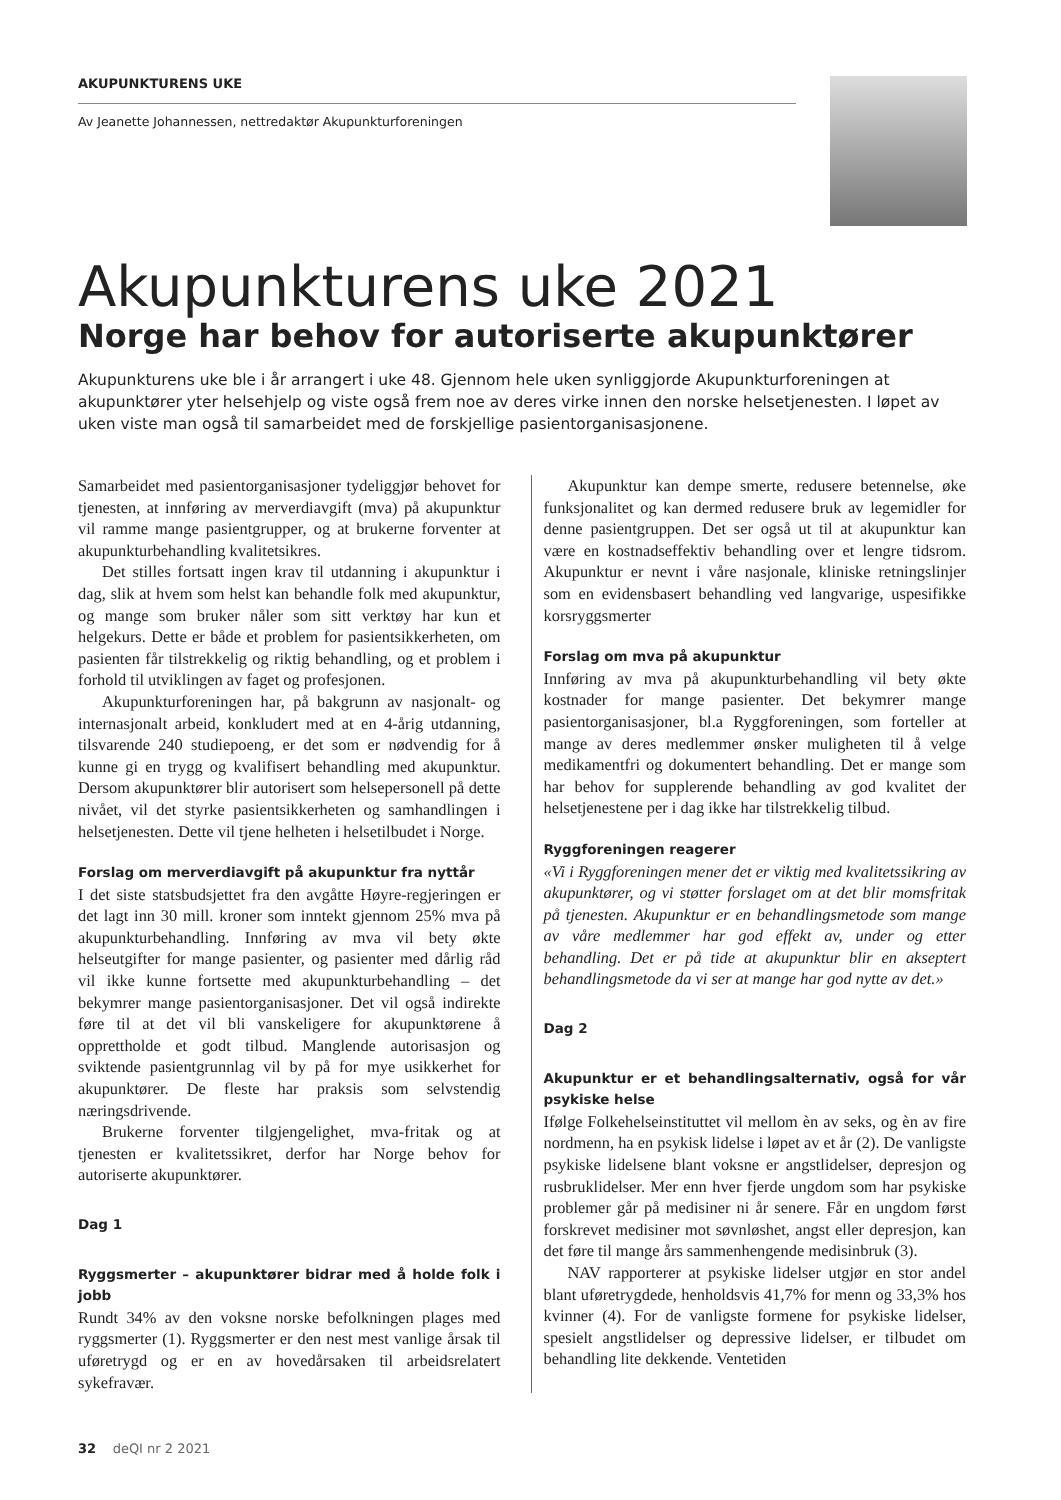AKUPUNKTURENS UKE
Av Jeanette Johannessen, nettredaktør Akupunkturforeningen
Akupunkturens uke 2021
Norge har behov for autoriserte akupunktører
Akupunkturens uke ble i år arrangert i uke 48. Gjennom hele uken synliggjorde Akupunkturforeningen at akupunktører yter helsehjelp og viste også frem noe av deres virke innen den norske helsetjenesten. I løpet av uken viste man også til samarbeidet med de forskjellige pasientorganisasjonene.
Samarbeidet med pasientorganisasjoner tydeliggjør behovet for tjenesten, at innføring av merverdiavgift (mva) på akupunktur vil ramme mange pasientgrupper, og at brukerne forventer at akupunkturbehandling kvalitetsikres.
Det stilles fortsatt ingen krav til utdanning i akupunktur i dag, slik at hvem som helst kan behandle folk med akupunktur, og mange som bruker nåler som sitt verktøy har kun et helgekurs. Dette er både et problem for pasientsikkerheten, om pasienten får tilstrekkelig og riktig behandling, og et problem i forhold til utviklingen av faget og profesjonen.
Akupunkturforeningen har, på bakgrunn av nasjonalt- og internasjonalt arbeid, konkludert med at en 4-årig utdanning, tilsvarende 240 studiepoeng, er det som er nødvendig for å kunne gi en trygg og kvalifisert behandling med akupunktur. Dersom akupunktører blir autorisert som helsepersonell på dette nivået, vil det styrke pasientsikkerheten og samhandlingen i helsetjenesten. Dette vil tjene helheten i helsetilbudet i Norge.
Forslag om merverdiavgift på akupunktur fra nyttår
I det siste statsbudsjettet fra den avgåtte Høyre-regjeringen er det lagt inn 30 mill. kroner som inntekt gjennom 25% mva på akupunkturbehandling. Innføring av mva vil bety økte helseutgifter for mange pasienter, og pasienter med dårlig råd vil ikke kunne fortsette med akupunkturbehandling – det bekymrer mange pasientorganisasjoner. Det vil også indirekte føre til at det vil bli vanskeligere for akupunktørene å opprettholde et godt tilbud. Manglende autorisasjon og sviktende pasientgrunnlag vil by på for mye usikkerhet for akupunktører. De fleste har praksis som selvstendig næringsdrivende.
Brukerne forventer tilgjengelighet, mva-fritak og at tjenesten er kvalitetssikret, derfor har Norge behov for autoriserte akupunktører.
Dag 1
Ryggsmerter – akupunktører bidrar med å holde folk i jobb
Rundt 34% av den voksne norske befolkningen plages med ryggsmerter (1). Ryggsmerter er den nest mest vanlige årsak til uføretrygd og er en av hovedårsaken til arbeidsrelatert sykefravær.
Akupunktur kan dempe smerte, redusere betennelse, øke funksjonalitet og kan dermed redusere bruk av legemidler for denne pasientgruppen. Det ser også ut til at akupunktur kan være en kostnadseffektiv behandling over et lengre tidsrom. Akupunktur er nevnt i våre nasjonale, kliniske retningslinjer som en evidensbasert behandling ved langvarige, uspesifikke korsryggsmerter
Forslag om mva på akupunktur
Innføring av mva på akupunkturbehandling vil bety økte kostnader for mange pasienter. Det bekymrer mange pasientorganisasjoner, bl.a Ryggforeningen, som forteller at mange av deres medlemmer ønsker muligheten til å velge medikamentfri og dokumentert behandling. Det er mange som har behov for supplerende behandling av god kvalitet der helsetjenestene per i dag ikke har tilstrekkelig tilbud.
Ryggforeningen reagerer
«Vi i Ryggforeningen mener det er viktig med kvalitetssikring av akupunktører, og vi støtter forslaget om at det blir momsfritak på tjenesten. Akupunktur er en behandlingsmetode som mange av våre medlemmer har god effekt av, under og etter behandling. Det er på tide at akupunktur blir en akseptert behandlingsmetode da vi ser at mange har god nytte av det.»
Dag 2
Akupunktur er et behandlingsalternativ, også for vår psykiske helse
Ifølge Folkehelseinstituttet vil mellom èn av seks, og èn av fire nordmenn, ha en psykisk lidelse i løpet av et år (2). De vanligste psykiske lidelsene blant voksne er angstlidelser, depresjon og rusbruklidelser. Mer enn hver fjerde ungdom som har psykiske problemer går på medisiner ni år senere. Får en ungdom først forskrevet medisiner mot søvnløshet, angst eller depresjon, kan det føre til mange års sammenhengende medisinbruk (3).
NAV rapporterer at psykiske lidelser utgjør en stor andel blant uføretrygdede, henholdsvis 41,7% for menn og 33,3% hos kvinner (4). For de vanligste formene for psykiske lidelser, spesielt angstlidelser og depressive lidelser, er tilbudet om behandling lite dekkende. Ventetiden
32 deQI nr 2 2021